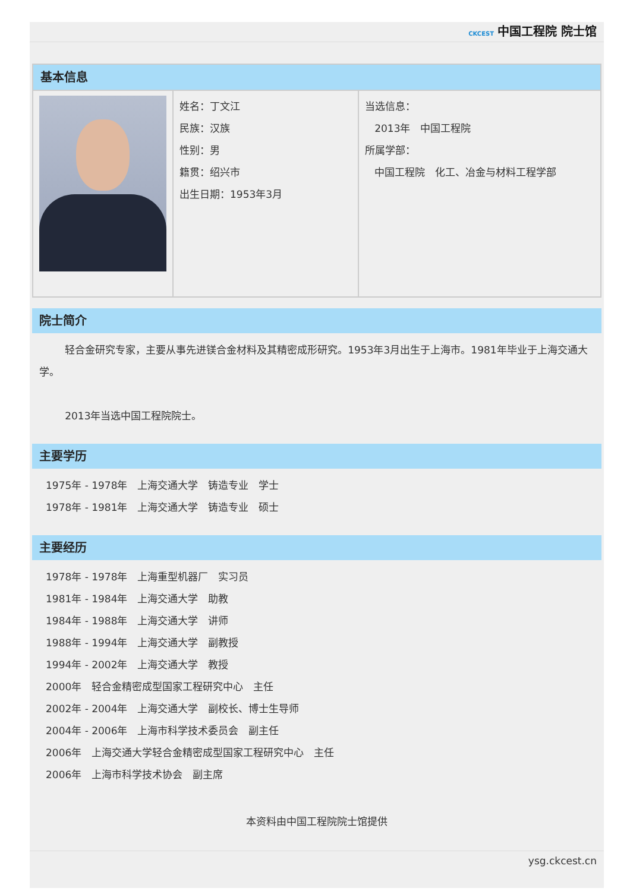CKCEST 中国工程院 院士馆
| 基本信息 | | |
| | 姓名：丁文江 民族：汉族 性别：男 籍贯：绍兴市 出生日期：1953年3月 | 当选信息： 2013年 中国工程院 所属学部： 中国工程院 化工、冶金与材料工程学部 |
院士简介
轻合金研究专家，主要从事先进镁合金材料及其精密成形研究。1953年3月出生于上海市。1981年毕业于上海交通大学。
2013年当选中国工程院院士。
主要学历
1975年 - 1978年　上海交通大学　铸造专业　学士
1978年 - 1981年　上海交通大学　铸造专业　硕士
主要经历
1978年 - 1978年　上海重型机器厂　实习员
1981年 - 1984年　上海交通大学　助教
1984年 - 1988年　上海交通大学　讲师
1988年 - 1994年　上海交通大学　副教授
1994年 - 2002年　上海交通大学　教授
2000年　轻合金精密成型国家工程研究中心　主任
2002年 - 2004年　上海交通大学　副校长、博士生导师
2004年 - 2006年　上海市科学技术委员会　副主任
2006年　上海交通大学轻合金精密成型国家工程研究中心　主任
2006年　上海市科学技术协会　副主席
本资料由中国工程院院士馆提供
ysg.ckcest.cn